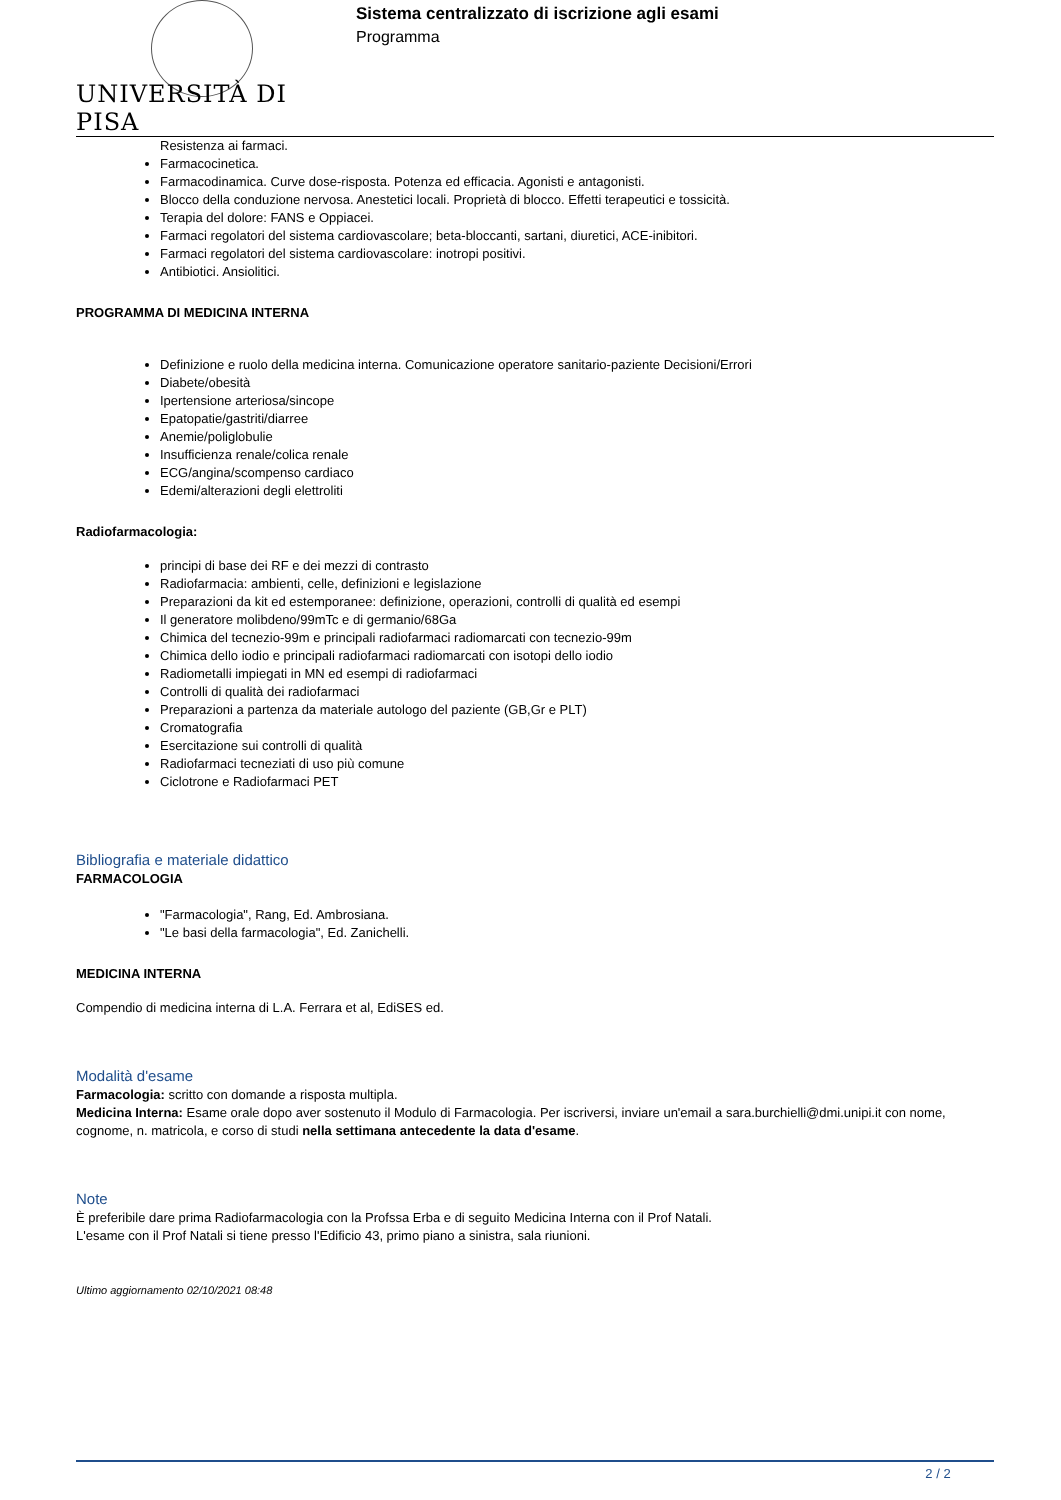UNIVERSITÀ DI PISA
Sistema centralizzato di iscrizione agli esami
Programma
Resistenza ai farmaci.
Farmacocinetica.
Farmacodinamica. Curve dose-risposta. Potenza ed efficacia. Agonisti e antagonisti.
Blocco della conduzione nervosa. Anestetici locali. Proprietà di blocco. Effetti terapeutici e tossicità.
Terapia del dolore: FANS e Oppiacei.
Farmaci regolatori del sistema cardiovascolare; beta-bloccanti, sartani, diuretici, ACE-inibitori.
Farmaci regolatori del sistema cardiovascolare: inotropi positivi.
Antibiotici. Ansiolitici.
PROGRAMMA DI MEDICINA INTERNA
Definizione e ruolo della medicina interna. Comunicazione operatore sanitario-paziente Decisioni/Errori
Diabete/obesità
Ipertensione arteriosa/sincope
Epatopatie/gastriti/diarree
Anemie/poliglobulie
Insufficienza renale/colica renale
ECG/angina/scompenso cardiaco
Edemi/alterazioni degli elettroliti
Radiofarmacologia:
principi di base dei RF e dei mezzi di contrasto
Radiofarmacia: ambienti, celle, definizioni e legislazione
Preparazioni da kit ed estemporanee: definizione, operazioni, controlli di qualità ed esempi
Il generatore molibdeno/99mTc e di germanio/68Ga
Chimica del tecnezio-99m e principali radiofarmaci radiomarcati con tecnezio-99m
Chimica dello iodio e principali radiofarmaci radiomarcati con isotopi dello iodio
Radiometalli impiegati in MN ed esempi di radiofarmaci
Controlli di qualità dei radiofarmaci
Preparazioni a partenza da materiale autologo del paziente (GB,Gr e PLT)
Cromatografia
Esercitazione sui controlli di qualità
Radiofarmaci tecneziati di uso più comune
Ciclotrone e Radiofarmaci PET
Bibliografia e materiale didattico
FARMACOLOGIA
"Farmacologia", Rang, Ed. Ambrosiana.
"Le basi della farmacologia", Ed. Zanichelli.
MEDICINA INTERNA
Compendio di medicina interna di L.A. Ferrara et al, EdiSES ed.
Modalità d'esame
Farmacologia: scritto con domande a risposta multipla.
Medicina Interna: Esame orale dopo aver sostenuto il Modulo di Farmacologia. Per iscriversi, inviare un'email a sara.burchielli@dmi.unipi.it con nome, cognome, n. matricola, e corso di studi nella settimana antecedente la data d'esame.
Note
È preferibile dare prima Radiofarmacologia con la Profssa Erba e di seguito Medicina Interna con il Prof Natali.
L'esame con il Prof Natali si tiene presso l'Edificio 43, primo piano a sinistra, sala riunioni.
Ultimo aggiornamento 02/10/2021 08:48
2 / 2